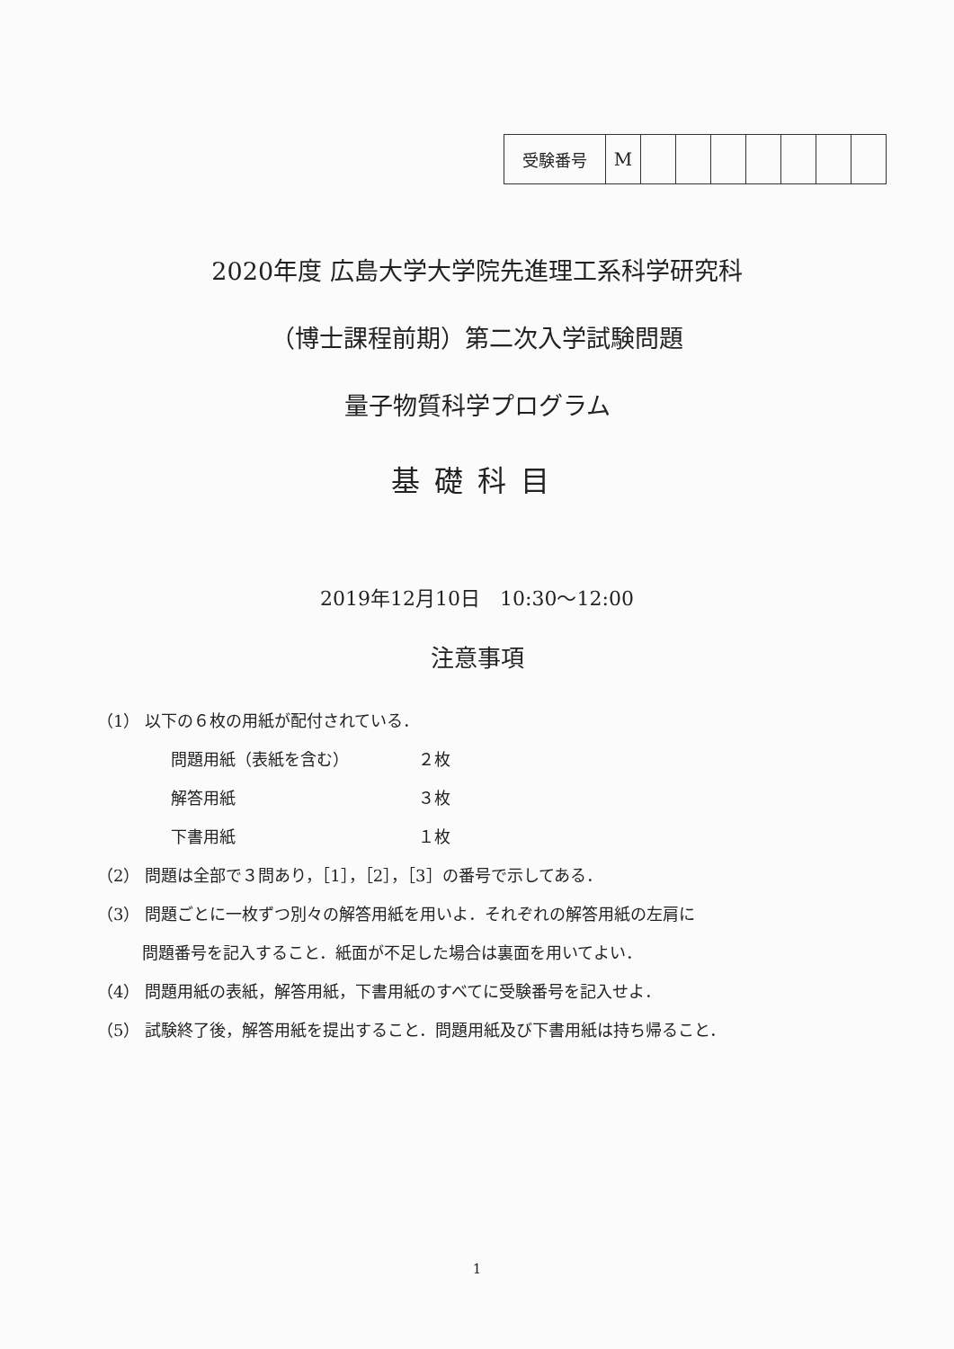| 受験番号 | M | | | | | | | |
2020年度 広島大学大学院先進理工系科学研究科
（博士課程前期）第二次入学試験問題
量子物質科学プログラム
基礎科目
2019年12月10日　10:30～12:00
注意事項
（1） 以下の６枚の用紙が配付されている．
問題用紙（表紙を含む） ２枚
解答用紙 ３枚
下書用紙 １枚
（2） 問題は全部で３問あり，［1］，［2］，［3］の番号で示してある．
（3） 問題ごとに一枚ずつ別々の解答用紙を用いよ．それぞれの解答用紙の左肩に
問題番号を記入すること．紙面が不足した場合は裏面を用いてよい．
（4） 問題用紙の表紙，解答用紙，下書用紙のすべてに受験番号を記入せよ．
（5） 試験終了後，解答用紙を提出すること．問題用紙及び下書用紙は持ち帰ること．
1